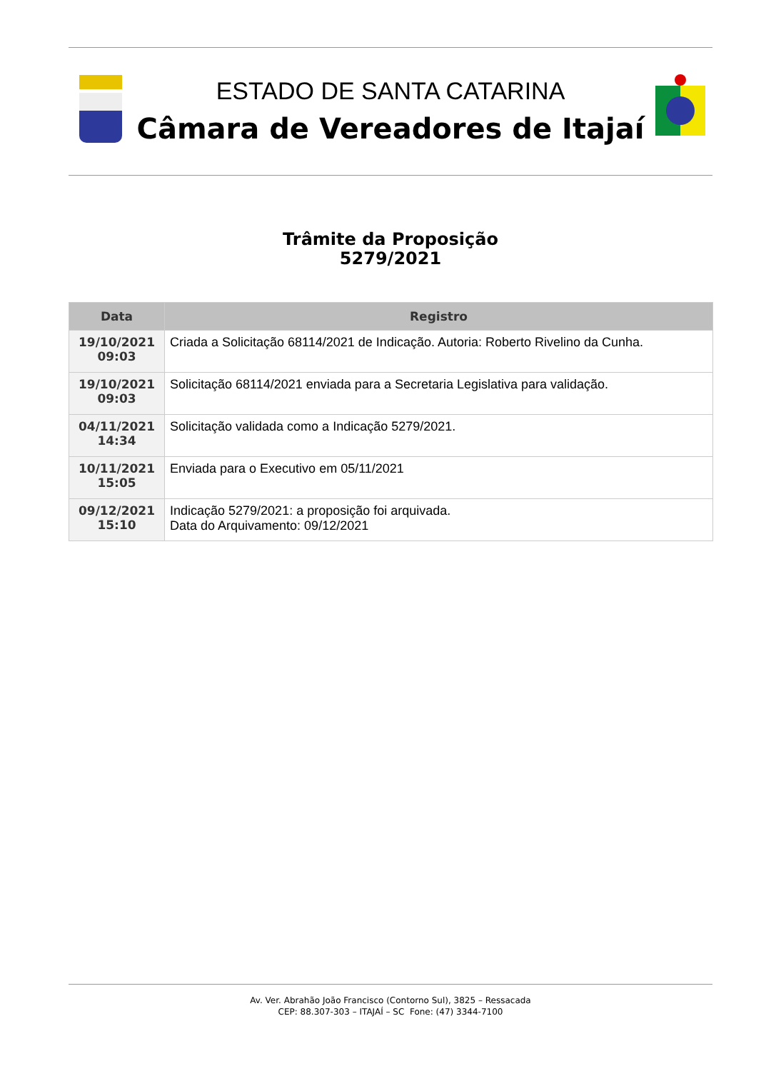ESTADO DE SANTA CATARINA
Câmara de Vereadores de Itajaí
Trâmite da Proposição
5279/2021
| Data | Registro |
| --- | --- |
| 19/10/2021 09:03 | Criada a Solicitação 68114/2021 de Indicação. Autoria: Roberto Rivelino da Cunha. |
| 19/10/2021 09:03 | Solicitação 68114/2021 enviada para a Secretaria Legislativa para validação. |
| 04/11/2021 14:34 | Solicitação validada como a Indicação 5279/2021. |
| 10/11/2021 15:05 | Enviada para o Executivo em 05/11/2021 |
| 09/12/2021 15:10 | Indicação 5279/2021: a proposição foi arquivada. Data do Arquivamento: 09/12/2021 |
Av. Ver. Abrahão João Francisco (Contorno Sul), 3825 – Ressacada
CEP: 88.307-303 – ITAJAÍ – SC Fone: (47) 3344-7100